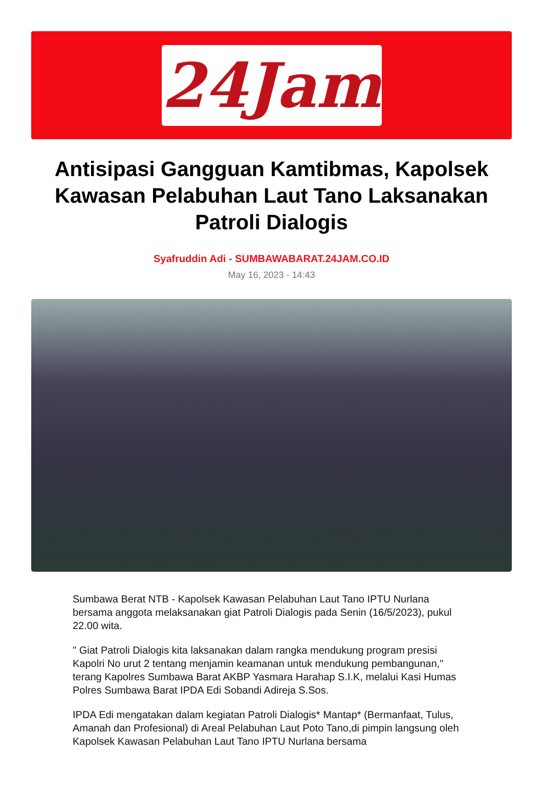24Jam
Antisipasi Gangguan Kamtibmas, Kapolsek Kawasan Pelabuhan Laut Tano Laksanakan Patroli Dialogis
Syafruddin Adi - SUMBAWABARAT.24JAM.CO.ID
May 16, 2023 - 14:43
Sumbawa Berat NTB - Kapolsek Kawasan Pelabuhan Laut Tano IPTU Nurlana bersama anggota melaksanakan giat Patroli Dialogis pada Senin (16/5/2023), pukul 22.00 wita.
" Giat Patroli Dialogis kita laksanakan dalam rangka mendukung program presisi Kapolri No urut 2 tentang menjamin keamanan untuk mendukung pembangunan," terang Kapolres Sumbawa Barat AKBP Yasmara Harahap S.I.K, melalui Kasi Humas Polres Sumbawa Barat IPDA Edi Sobandi Adireja S.Sos.
IPDA Edi mengatakan dalam kegiatan Patroli Dialogis* Mantap* (Bermanfaat, Tulus, Amanah dan Profesional) di Areal Pelabuhan Laut Poto Tano,di pimpin langsung oleh Kapolsek Kawasan Pelabuhan Laut Tano IPTU Nurlana bersama